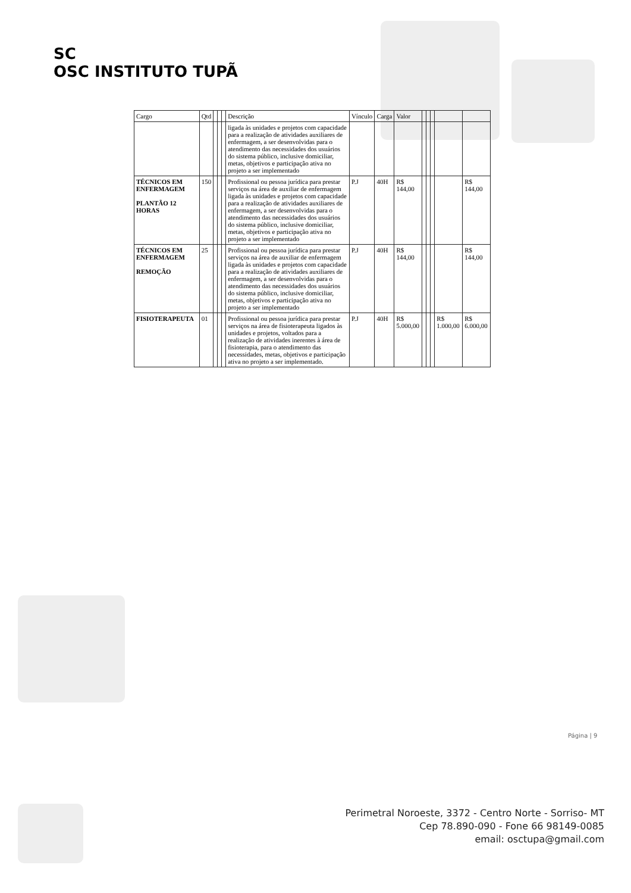SC
OSC INSTITUTO TUPÃ
| Cargo | Qtd | | | | Descrição | Vínculo | Carga | Valor | | | | | |
| | | | | | ligada às unidades e projetos com capacidade para a realização de atividades auxiliares de enfermagem, a ser desenvolvidas para o atendimento das necessidades dos usuários do sistema público, inclusive domiciliar, metas, objetivos e participação ativa no projeto a ser implementado | | | | | | | | |
| TÉCNICOS EM ENFERMAGEM PLANTÃO 12 HORAS | 150 | | | | Profissional ou pessoa jurídica para prestar serviços na área de auxiliar de enfermagem ligada às unidades e projetos com capacidade para a realização de atividades auxiliares de enfermagem, a ser desenvolvidas para o atendimento das necessidades dos usuários do sistema público, inclusive domiciliar, metas, objetivos e participação ativa no projeto a ser implementado | P.J | 40H | R$ 144,00 | | | | | R$ 144,00 |
| TÉCNICOS EM ENFERMAGEM REMOÇÃO | 25 | | | | Profissional ou pessoa jurídica para prestar serviços na área de auxiliar de enfermagem ligada às unidades e projetos com capacidade para a realização de atividades auxiliares de enfermagem, a ser desenvolvidas para o atendimento das necessidades dos usuários do sistema público, inclusive domiciliar, metas, objetivos e participação ativa no projeto a ser implementado | P.J | 40H | R$ 144,00 | | | | | R$ 144,00 |
| FISIOTERAPEUTA | 01 | | | | Profissional ou pessoa jurídica para prestar serviços na área de fisioterapeuta ligados às unidades e projetos, voltados para a realização de atividades inerentes à área de fisioterapia, para o atendimento das necessidades, metas, objetivos e participação ativa no projeto a ser implementado. | P.J | 40H | R$ 5.000,00 | | | | R$ 1.000,00 | R$ 6.000,00 |
Página | 9
Perimetral Noroeste, 3372 - Centro Norte - Sorriso- MT
Cep 78.890-090 - Fone 66 98149-0085
email: osctupa@gmail.com